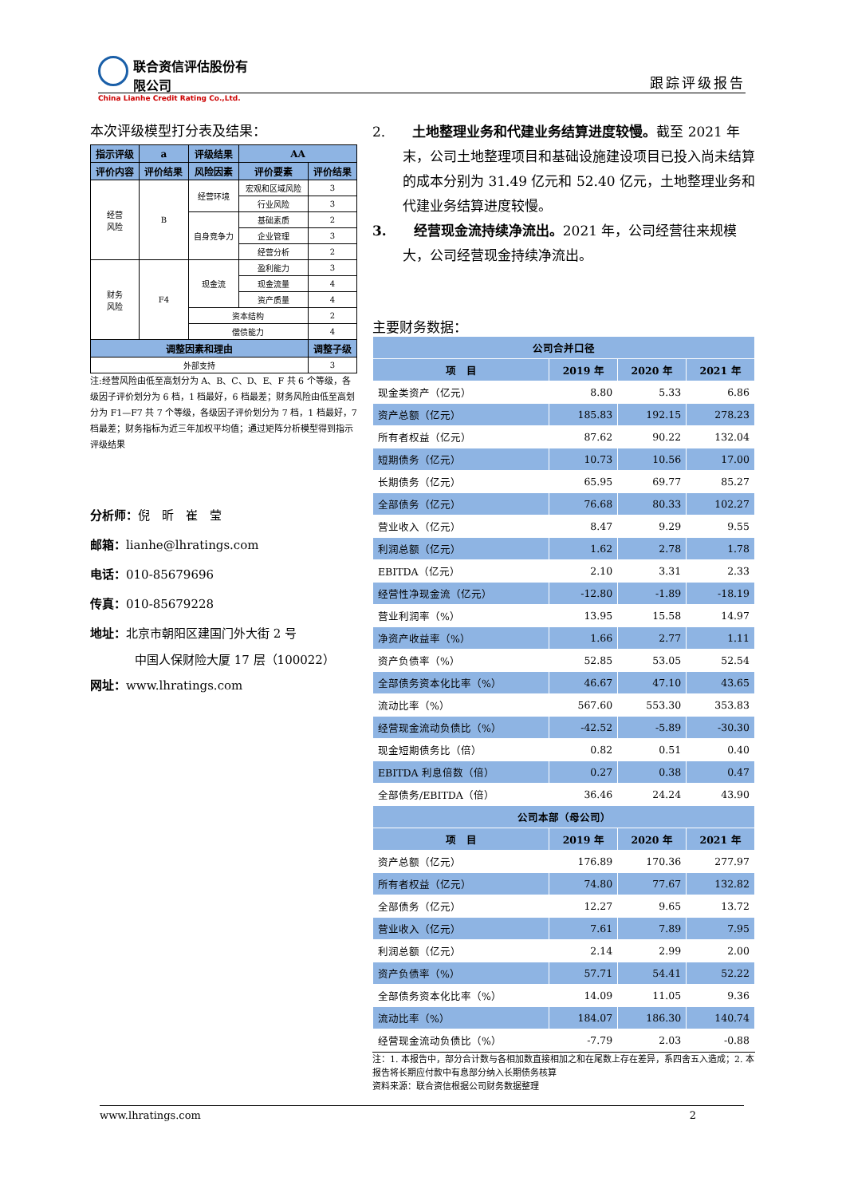联合资信评估股份有限公司
China Lianhe Credit Rating Co.,Ltd.
跟踪评级报告
本次评级模型打分表及结果：
| 指示评级 | a | 评级结果 | AA | |
| --- | --- | --- | --- | --- |
| 评价内容 | 评价结果 | 风险因素 | 评价要素 | 评价结果 |
| 经营 风险 | B | 经营环境 | 宏观和区域风险 | 3 |
| | | | 行业风险 | 3 |
| | | 自身竞争力 | 基础素质 | 2 |
| | | | 企业管理 | 3 |
| | | | 经营分析 | 2 |
| 财务 风险 | F4 | 现金流 | 盈利能力 | 3 |
| | | | 现金流量 | 4 |
| | | | 资产质量 | 4 |
| | | 资本结构 | | 2 |
| | | 偿债能力 | | 4 |
| 调整因素和理由 | | | | 调整子级 |
| 外部支持 | | | | 3 |
注:经营风险由低至高划分为 A、B、C、D、E、F 共 6 个等级，各级因子评价划分为 6 档，1 档最好，6 档最差；财务风险由低至高划分为 F1—F7 共 7 个等级，各级因子评价划分为 7 档，1 档最好，7 档最差；财务指标为近三年加权平均值；通过矩阵分析模型得到指示评级结果
分析师：倪　昕　崔　莹
邮箱：lianhe@lhratings.com
电话：010-85679696
传真：010-85679228
地址：北京市朝阳区建国门外大街 2 号
中国人保财险大厦 17 层（100022）
网址：www.lhratings.com
2.　　土地整理业务和代建业务结算进度较慢。截至 2021 年末，公司土地整理项目和基础设施建设项目已投入尚未结算的成本分别为 31.49 亿元和 52.40 亿元，土地整理业务和代建业务结算进度较慢。
3.　　经营现金流持续净流出。2021 年，公司经营往来规模大，公司经营现金持续净流出。
主要财务数据：
| 公司合并口径 | | | |
| --- | --- | --- | --- |
| 项 目 | 2019 年 | 2020 年 | 2021 年 |
| 现金类资产（亿元） | 8.80 | 5.33 | 6.86 |
| 资产总额（亿元） | 185.83 | 192.15 | 278.23 |
| 所有者权益（亿元） | 87.62 | 90.22 | 132.04 |
| 短期债务（亿元） | 10.73 | 10.56 | 17.00 |
| 长期债务（亿元） | 65.95 | 69.77 | 85.27 |
| 全部债务（亿元） | 76.68 | 80.33 | 102.27 |
| 营业收入（亿元） | 8.47 | 9.29 | 9.55 |
| 利润总额（亿元） | 1.62 | 2.78 | 1.78 |
| EBITDA（亿元） | 2.10 | 3.31 | 2.33 |
| 经营性净现金流（亿元） | -12.80 | -1.89 | -18.19 |
| 营业利润率（%） | 13.95 | 15.58 | 14.97 |
| 净资产收益率（%） | 1.66 | 2.77 | 1.11 |
| 资产负债率（%） | 52.85 | 53.05 | 52.54 |
| 全部债务资本化比率（%） | 46.67 | 47.10 | 43.65 |
| 流动比率（%） | 567.60 | 553.30 | 353.83 |
| 经营现金流动负债比（%） | -42.52 | -5.89 | -30.30 |
| 现金短期债务比（倍） | 0.82 | 0.51 | 0.40 |
| EBITDA 利息倍数（倍） | 0.27 | 0.38 | 0.47 |
| 全部债务/EBITDA（倍） | 36.46 | 24.24 | 43.90 |
| 公司本部（母公司） | | | |
| 项 目 | 2019 年 | 2020 年 | 2021 年 |
| 资产总额（亿元） | 176.89 | 170.36 | 277.97 |
| 所有者权益（亿元） | 74.80 | 77.67 | 132.82 |
| 全部债务（亿元） | 12.27 | 9.65 | 13.72 |
| 营业收入（亿元） | 7.61 | 7.89 | 7.95 |
| 利润总额（亿元） | 2.14 | 2.99 | 2.00 |
| 资产负债率（%） | 57.71 | 54.41 | 52.22 |
| 全部债务资本化比率（%） | 14.09 | 11.05 | 9.36 |
| 流动比率（%） | 184.07 | 186.30 | 140.74 |
| 经营现金流动负债比（%） | -7.79 | 2.03 | -0.88 |
注：1. 本报告中，部分合计数与各相加数直接相加之和在尾数上存在差异，系四舍五入造成；2. 本报告将长期应付款中有息部分纳入长期债务核算
资料来源：联合资信根据公司财务数据整理
www.lhratings.com 2